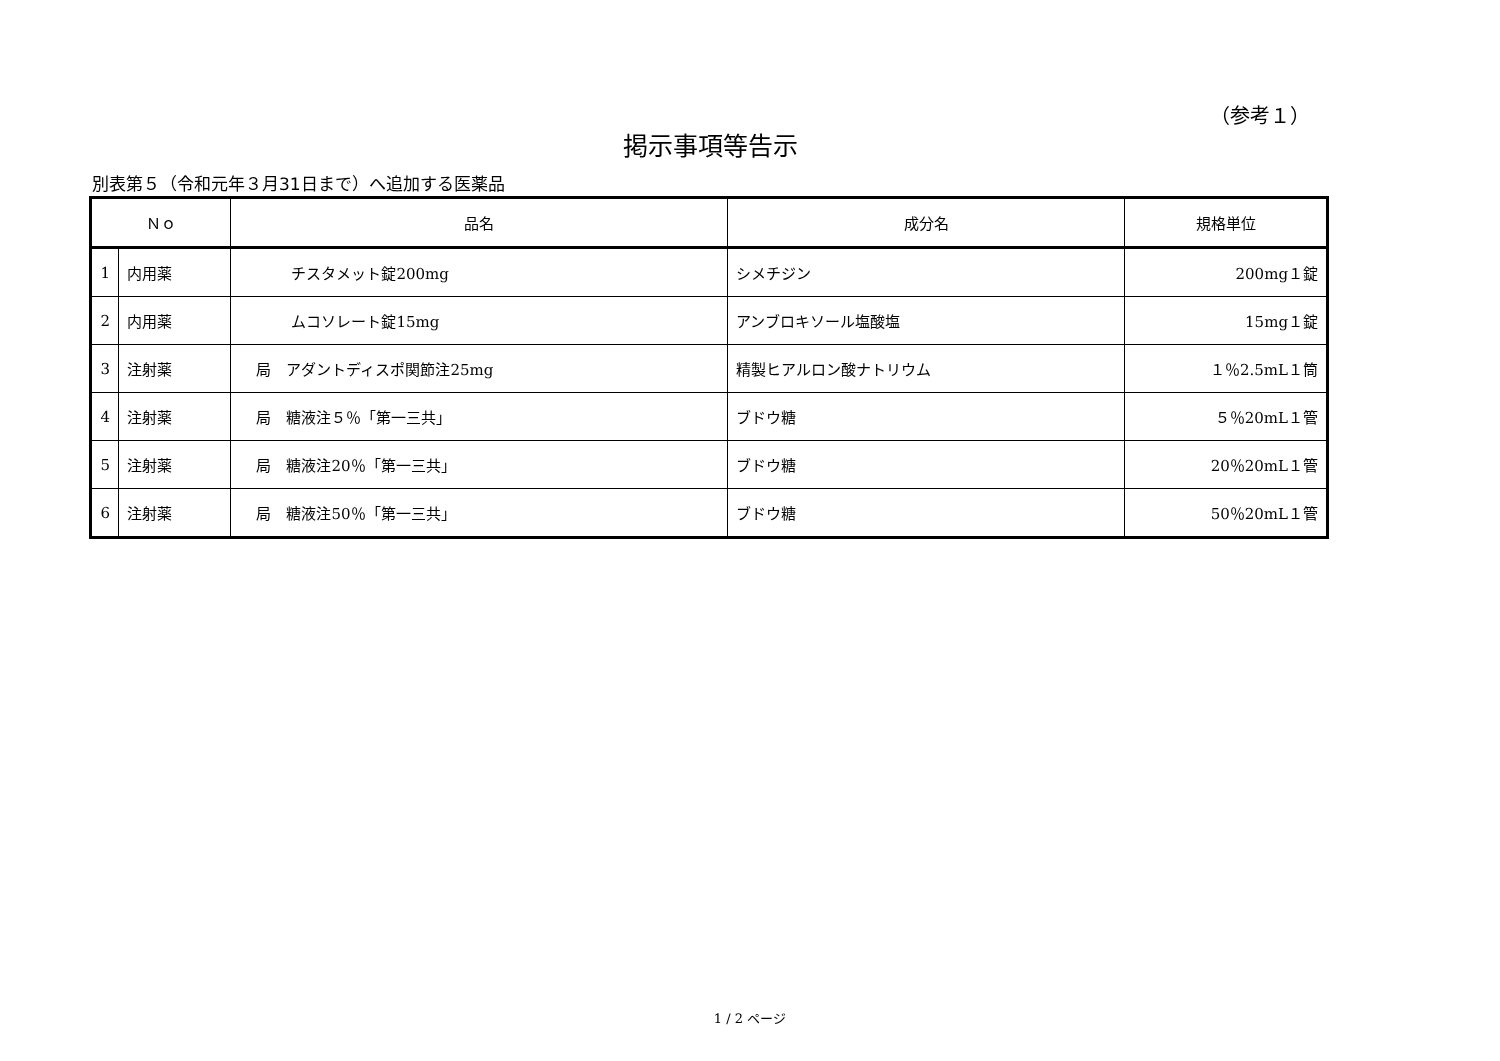（参考１）
掲示事項等告示
別表第５（令和元年３月31日まで）へ追加する医薬品
| Ｎｏ | | 品名 | 成分名 | 規格単位 |
| --- | --- | --- | --- | --- |
| 1 | 内用薬 | チスタメット錠200mg | シメチジン | 200mg１錠 |
| 2 | 内用薬 | ムコソレート錠15mg | アンブロキソール塩酸塩 | 15mg１錠 |
| 3 | 注射薬 | 局 アダントディスポ関節注25mg | 精製ヒアルロン酸ナトリウム | １％2.5mL１筒 |
| 4 | 注射薬 | 局 糖液注５％「第一三共」 | ブドウ糖 | ５％20mL１管 |
| 5 | 注射薬 | 局 糖液注20％「第一三共」 | ブドウ糖 | 20％20mL１管 |
| 6 | 注射薬 | 局 糖液注50％「第一三共」 | ブドウ糖 | 50％20mL１管 |
1 / 2 ページ